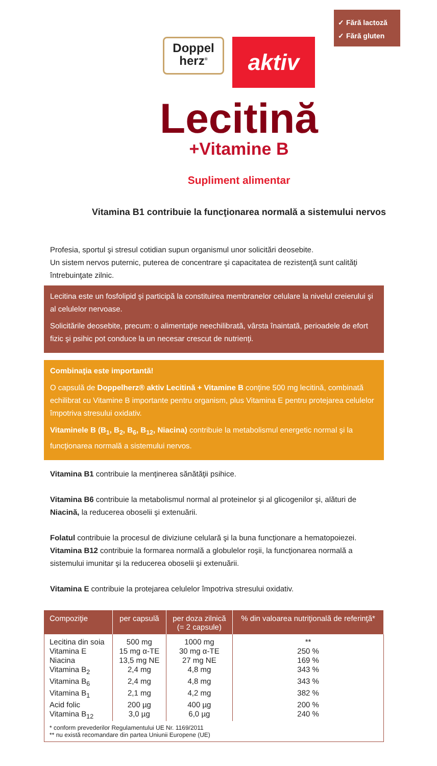✓ Fără lactoză
✓ Fără gluten
Doppel
herz<sup>®</sup>
aktiv
Lecitină
+Vitamine B
Supliment alimentar
Vitamina B1 contribuie la funcţionarea normală a sistemului nervos
Profesia, sportul şi stresul cotidian supun organismul unor solicitări deosebite.
Un sistem nervos puternic, puterea de concentrare şi capacitatea de rezistenţă sunt calităţi întrebuinţate zilnic.
Lecitina este un fosfolipid şi participă la constituirea membranelor celulare la nivelul creierului şi al celulelor nervoase.
Solicitările deosebite, precum: o alimentaţie neechilibrată, vârsta înaintată, perioadele de efort fizic şi psihic pot conduce la un necesar crescut de nutrienţi.
Combinaţia este importantă!
O capsulă de Doppelherz® aktiv Lecitină + Vitamine B conţine 500 mg lecitină, combinată echilibrat cu Vitamine B importante pentru organism, plus Vitamina E pentru protejarea celulelor împotriva stresului oxidativ.
Vitaminele B (B<sub>1</sub>, B<sub>2</sub>, B<sub>6</sub>, B<sub>12</sub>, Niacina) contribuie la metabolismul energetic normal şi la funcţionarea normală a sistemului nervos.
Vitamina B1 contribuie la menţinerea sănătăţii psihice.
Vitamina B6 contribuie la metabolismul normal al proteinelor şi al glicogenilor şi, alături de Niacină, la reducerea oboselii şi extenuării.
Folatul contribuie la procesul de diviziune celulară şi la buna funcţionare a hematopoiezei.
Vitamina B12 contribuie la formarea normală a globulelor roşii, la funcţionarea normală a sistemului imunitar şi la reducerea oboselii şi extenuării.
Vitamina E contribuie la protejarea celulelor împotriva stresului oxidativ.
| Compoziţie | per capsulă | per doza zilnică (= 2 capsule) | % din valoarea nutriţională de referinţă* |
| --- | --- | --- | --- |
| Lecitina din soia | 500 mg | 1000 mg | ** |
| Vitamina E | 15 mg α-TE | 30 mg α-TE | 250 % |
| Niacina | 13,5 mg NE | 27 mg NE | 169 % |
| Vitamina B<sub>2</sub> | 2,4 mg | 4,8 mg | 343 % |
| Vitamina B<sub>6</sub> | 2,4 mg | 4,8 mg | 343 % |
| Vitamina B<sub>1</sub> | 2,1 mg | 4,2 mg | 382 % |
| Acid folic | 200 µg | 400 µg | 200 % |
| Vitamina B<sub>12</sub> | 3,0 µg | 6,0 µg | 240 % |
| * conform prevederilor Regulamentului UE Nr. 1169/2011 ** nu există recomandare din partea Uniunii Europene (UE) | | | |